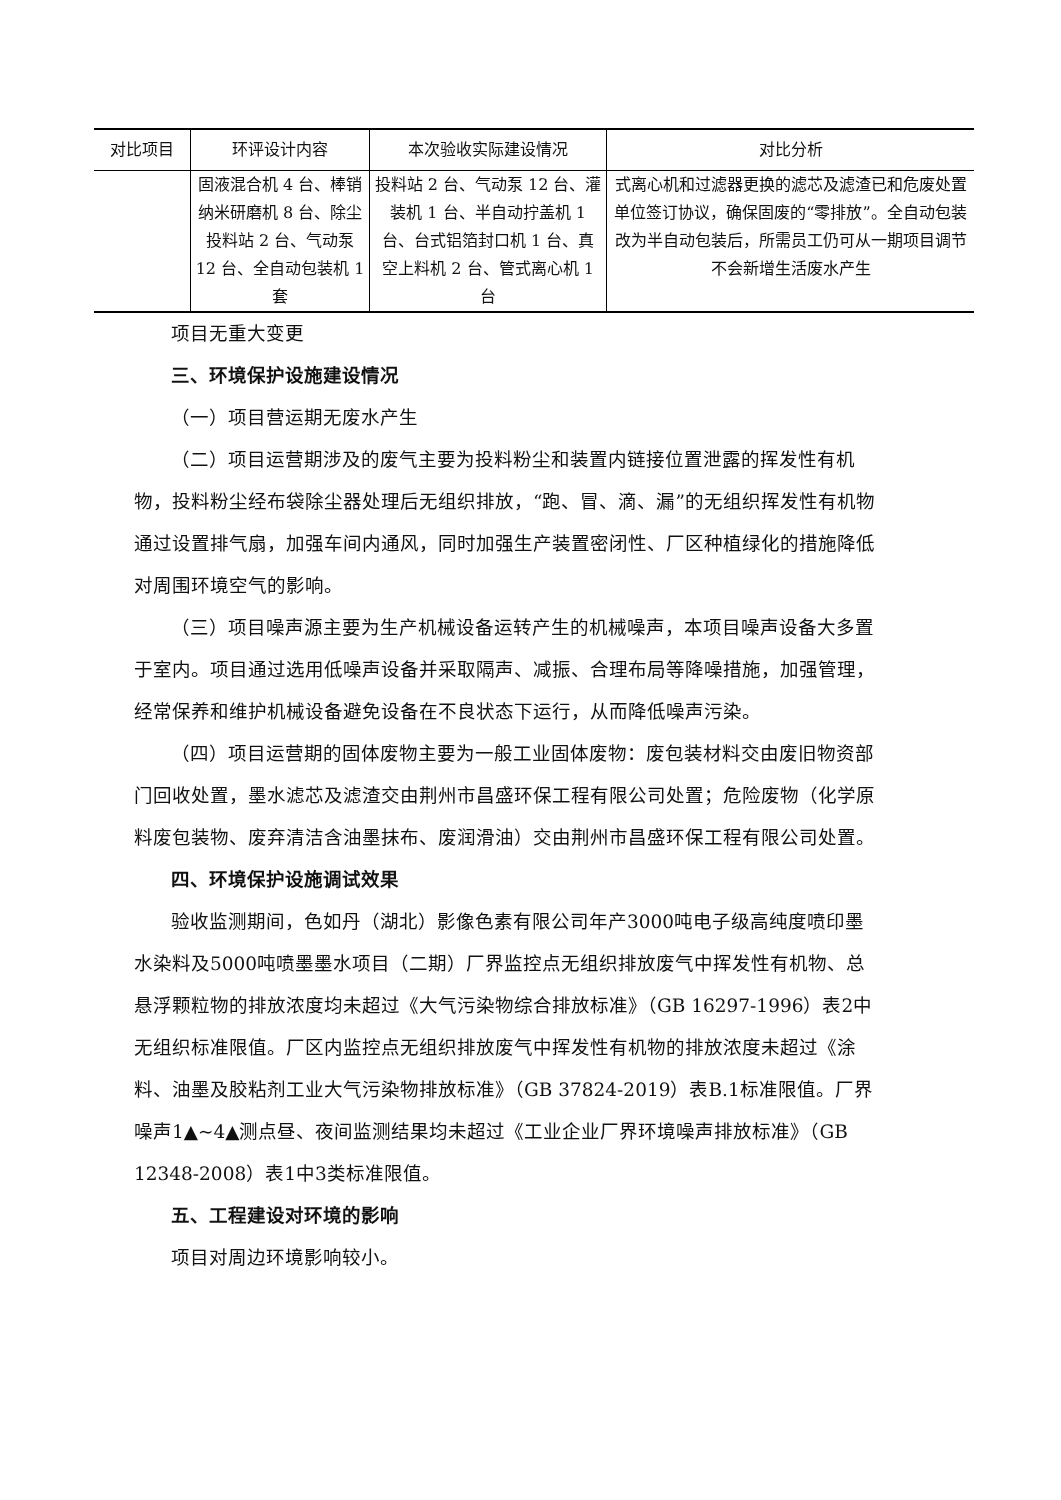| 对比项目 | 环评设计内容 | 本次验收实际建设情况 | 对比分析 |
| --- | --- | --- | --- |
| | 固液混合机 4 台、棒销纳米研磨机 8 台、除尘投料站 2 台、气动泵 12 台、全自动包装机 1 套 | 投料站 2 台、气动泵 12 台、灌装机 1 台、半自动拧盖机 1 台、台式铝箔封口机 1 台、真空上料机 2 台、管式离心机 1 台 | 式离心机和过滤器更换的滤芯及滤渣已和危废处置单位签订协议，确保固废的“零排放”。全自动包装改为半自动包装后，所需员工仍可从一期项目调节不会新增生活废水产生 |
项目无重大变更
三、环境保护设施建设情况
（一）项目营运期无废水产生
（二）项目运营期涉及的废气主要为投料粉尘和装置内链接位置泄露的挥发性有机物，投料粉尘经布袋除尘器处理后无组织排放，“跑、冒、滴、漏”的无组织挥发性有机物通过设置排气扇，加强车间内通风，同时加强生产装置密闭性、厂区种植绿化的措施降低对周围环境空气的影响。
（三）项目噪声源主要为生产机械设备运转产生的机械噪声，本项目噪声设备大多置于室内。项目通过选用低噪声设备并采取隔声、减振、合理布局等降噪措施，加强管理，经常保养和维护机械设备避免设备在不良状态下运行，从而降低噪声污染。
（四）项目运营期的固体废物主要为一般工业固体废物：废包装材料交由废旧物资部门回收处置，墨水滤芯及滤渣交由荆州市昌盛环保工程有限公司处置；危险废物（化学原料废包装物、废弃清洁含油墨抹布、废润滑油）交由荆州市昌盛环保工程有限公司处置。
四、环境保护设施调试效果
验收监测期间，色如丹（湖北）影像色素有限公司年产3000吨电子级高纯度喷印墨水染料及5000吨喷墨墨水项目（二期）厂界监控点无组织排放废气中挥发性有机物、总悬浮颗粒物的排放浓度均未超过《大气污染物综合排放标准》（GB 16297-1996）表2中无组织标准限值。厂区内监控点无组织排放废气中挥发性有机物的排放浓度未超过《涂料、油墨及胶粘剂工业大气污染物排放标准》（GB 37824-2019）表B.1标准限值。厂界噪声1▲~4▲测点昼、夜间监测结果均未超过《工业企业厂界环境噪声排放标准》（GB 12348-2008）表1中3类标准限值。
五、工程建设对环境的影响
项目对周边环境影响较小。